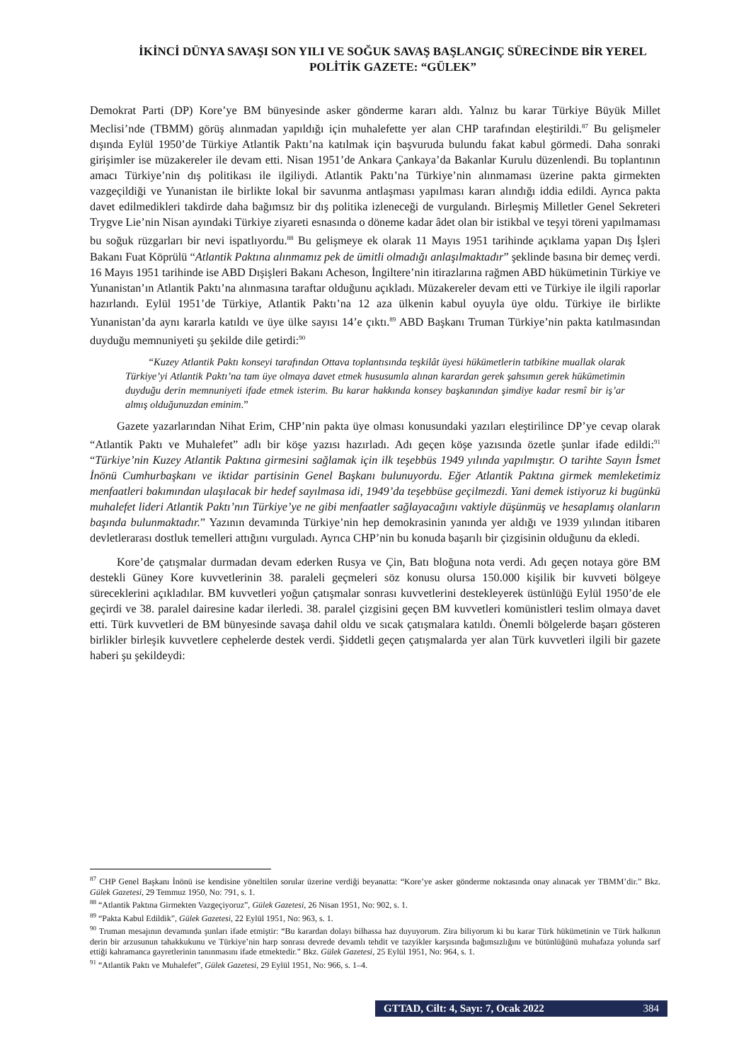İKİNCİ DÜNYA SAVAŞI SON YILI VE SOĞUK SAVAŞ BAŞLANGIÇ SÜRECİNDE BİR YEREL POLİTİK GAZETE: “GÜLEK”
Demokrat Parti (DP) Kore’ye BM bünyesinde asker gönderme kararı aldı. Yalnız bu karar Türkiye Büyük Millet Meclisi’nde (TBMM) görüş alınmadan yapıldığı için muhalefette yer alan CHP tarafından eleştirildi.<sup>87</sup> Bu gelişmeler dışında Eylül 1950’de Türkiye Atlantik Paktı’na katılmak için başvuruda bulundu fakat kabul görmedi. Daha sonraki girişimler ise müzakereler ile devam etti. Nisan 1951’de Ankara Çankaya’da Bakanlar Kurulu düzenlendi. Bu toplantının amacı Türkiye’nin dış politikası ile ilgiliydi. Atlantik Paktı’na Türkiye’nin alınmaması üzerine pakta girmekten vazgeçildiği ve Yunanistan ile birlikte lokal bir savunma antlaşması yapılması kararı alındığı iddia edildi. Ayrıca pakta davet edilmedikleri takdirde daha bağımsız bir dış politika izleneceği de vurgulandı. Birleşmiş Milletler Genel Sekreteri Trygve Lie’nin Nisan ayındaki Türkiye ziyareti esnasında o döneme kadar âdet olan bir istikbal ve teşyi töreni yapılmaması bu soğuk rüzgarları bir nevi ispatlıyordu.<sup>88</sup> Bu gelişmeye ek olarak 11 Mayıs 1951 tarihinde açıklama yapan Dış İşleri Bakanı Fuat Köprülü “Atlantik Paktına alınmamız pek de ümitli olmadığı anlaşılmaktadır” şeklinde basına bir demeç verdi. 16 Mayıs 1951 tarihinde ise ABD Dışişleri Bakanı Acheson, İngiltere’nin itirazlarına rağmen ABD hükümetinin Türkiye ve Yunanistan’ın Atlantik Paktı’na alınmasına taraftar olduğunu açıkladı. Müzakereler devam etti ve Türkiye ile ilgili raporlar hazırlandı. Eylül 1951’de Türkiye, Atlantik Paktı’na 12 aza ülkenin kabul oyuyla üye oldu. Türkiye ile birlikte Yunanistan’da aynı kararla katıldı ve üye ülke sayısı 14’e çıktı.<sup>89</sup> ABD Başkanı Truman Türkiye’nin pakta katılmasından duyduğu memnuniyeti şu şekilde dile getirdi:<sup>90</sup>
“Kuzey Atlantik Paktı konseyi tarafından Ottava toplantısında teşkilât üyesi hükümetlerin tatbikine muallak olarak Türkiye’yi Atlantik Paktı’na tam üye olmaya davet etmek hususumla alınan karardan gerek şahsımın gerek hükümetimin duyduğu derin memnuniyeti ifade etmek isterim. Bu karar hakkında konsey başkanından şimdiye kadar resmî bir iş’ar almış olduğunuzdan eminim.”
Gazete yazarlarından Nihat Erim, CHP’nin pakta üye olması konusundaki yazıları eleştirilince DP’ye cevap olarak “Atlantik Paktı ve Muhalefet” adlı bir köşe yazısı hazırladı. Adı geçen köşe yazısında özetle şunlar ifade edildi:<sup>91</sup> “Türkiye’nin Kuzey Atlantik Paktına girmesini sağlamak için ilk teşebbüs 1949 yılında yapılmıştır. O tarihte Sayın İsmet İnönü Cumhurbaşkanı ve iktidar partisinin Genel Başkanı bulunuyordu. Eğer Atlantik Paktına girmek memleketimiz menfaatleri bakımından ulaşılacak bir hedef sayılmasa idi, 1949’da teşebbüse geçilmezdi. Yani demek istiyoruz ki bugünkü muhalefet lideri Atlantik Paktı’nın Türkiye’ye ne gibi menfaatler sağlayacağını vaktiyle düşünmüş ve hesaplamış olanların başında bulunmaktadır.” Yazının devamında Türkiye’nin hep demokrasinin yanında yer aldığı ve 1939 yılından itibaren devletlerarası dostluk temelleri attığını vurguladı. Ayrıca CHP’nin bu konuda başarılı bir çizgisinin olduğunu da ekledi.
Kore’de çatışmalar durmadan devam ederken Rusya ve Çin, Batı bloğuna nota verdi. Adı geçen notaya göre BM destekli Güney Kore kuvvetlerinin 38. paraleli geçmeleri söz konusu olursa 150.000 kişilik bir kuvveti bölgeye süreceklerini açıkladılar. BM kuvvetleri yoğun çatışmalar sonrası kuvvetlerini destekleyerek üstünlüğü Eylül 1950’de ele geçirdi ve 38. paralel dairesine kadar ilerledi. 38. paralel çizgisini geçen BM kuvvetleri komünistleri teslim olmaya davet etti. Türk kuvvetleri de BM bünyesinde savaşa dahil oldu ve sıcak çatışmalara katıldı. Önemli bölgelerde başarı gösteren birlikler birleşik kuvvetlere cephelerde destek verdi. Şiddetli geçen çatışmalarda yer alan Türk kuvvetleri ilgili bir gazete haberi şu şekildeydi:
<sup>87</sup> CHP Genel Başkanı İnönü ise kendisine yöneltilen sorular üzerine verdiği beyanatta: “Kore’ye asker gönderme noktasında onay alınacak yer TBMM’dir.” Bkz. Gülek Gazetesi, 29 Temmuz 1950, No: 791, s. 1.
<sup>88</sup> “Atlantik Paktına Girmekten Vazgeçiyoruz”, Gülek Gazetesi, 26 Nisan 1951, No: 902, s. 1.
<sup>89</sup> “Pakta Kabul Edildik”, Gülek Gazetesi, 22 Eylül 1951, No: 963, s. 1.
<sup>90</sup> Truman mesajının devamında şunları ifade etmiştir: “Bu karardan dolayı bilhassa haz duyuyorum. Zira biliyorum ki bu karar Türk hükümetinin ve Türk halkının derin bir arzusunun tahakkukunu ve Türkiye’nin harp sonrası devrede devamlı tehdit ve tazyikler karşısında bağımsızlığını ve bütünlüğünü muhafaza yolunda sarf ettiği kahramanca gayretlerinin tanınmasını ifade etmektedir.” Bkz. Gülek Gazetesi, 25 Eylül 1951, No: 964, s. 1.
<sup>91</sup> “Atlantik Paktı ve Muhalefet”, Gülek Gazetesi, 29 Eylül 1951, No: 966, s. 1–4.
GTTAD, Cilt: 4, Sayı: 7, Ocak 2022 384